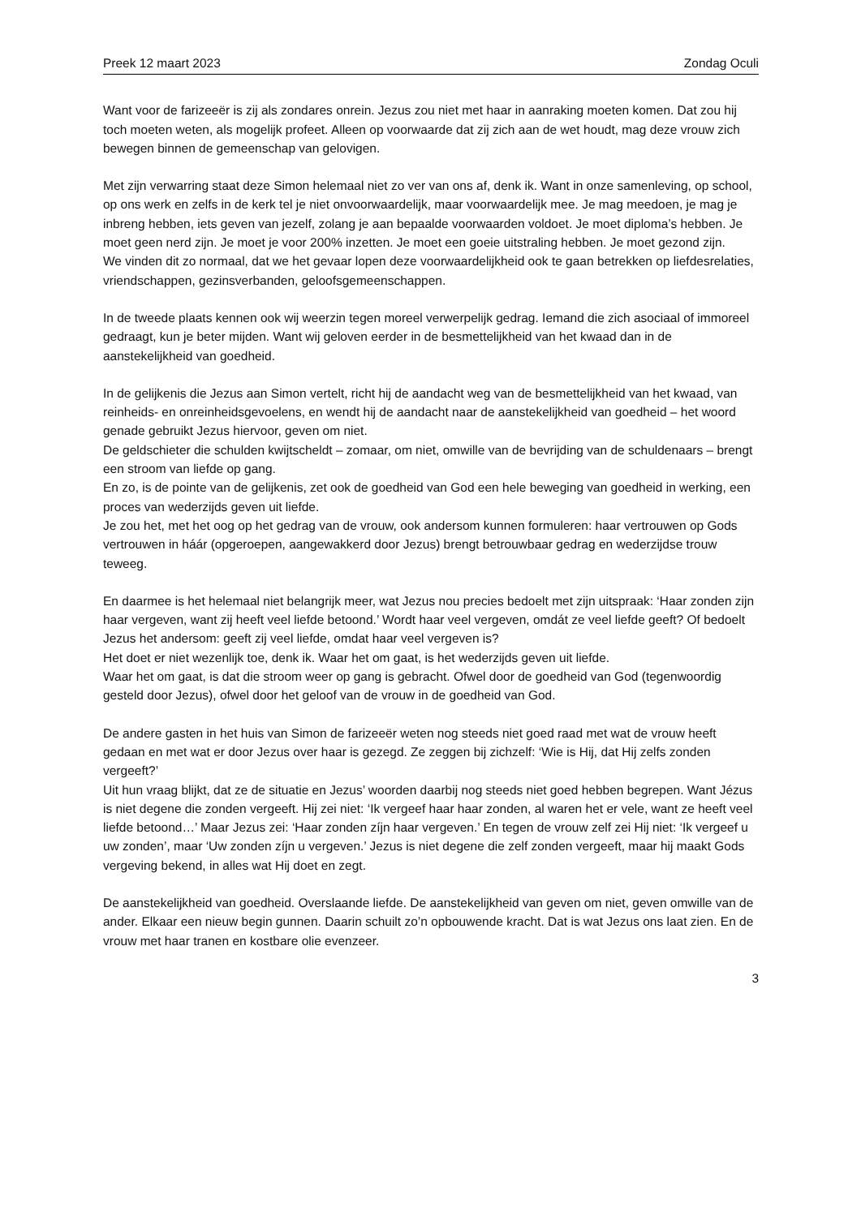Preek 12 maart 2023 Zondag Oculi
Want voor de farizeeër is zij als zondares onrein. Jezus zou niet met haar in aanraking moeten komen. Dat zou hij toch moeten weten, als mogelijk profeet. Alleen op voorwaarde dat zij zich aan de wet houdt, mag deze vrouw zich bewegen binnen de gemeenschap van gelovigen.
Met zijn verwarring staat deze Simon helemaal niet zo ver van ons af, denk ik. Want in onze samenleving, op school, op ons werk en zelfs in de kerk tel je niet onvoorwaardelijk, maar voorwaardelijk mee. Je mag meedoen, je mag je inbreng hebben, iets geven van jezelf, zolang je aan bepaalde voorwaarden voldoet. Je moet diploma’s hebben. Je moet geen nerd zijn. Je moet je voor 200% inzetten. Je moet een goeie uitstraling hebben. Je moet gezond zijn.
We vinden dit zo normaal, dat we het gevaar lopen deze voorwaardelijkheid ook te gaan betrekken op liefdesrelaties, vriendschappen, gezinsverbanden, geloofsgemeenschappen.
In de tweede plaats kennen ook wij weerzin tegen moreel verwerpelijk gedrag. Iemand die zich asociaal of immoreel gedraagt, kun je beter mijden. Want wij geloven eerder in de besmettelijkheid van het kwaad dan in de aanstekelijkheid van goedheid.
In de gelijkenis die Jezus aan Simon vertelt, richt hij de aandacht weg van de besmettelijkheid van het kwaad, van reinheids- en onreinheidsgevoelens, en wendt hij de aandacht naar de aanstekelijkheid van goedheid – het woord genade gebruikt Jezus hiervoor, geven om niet.
De geldschieter die schulden kwijtscheldt – zomaar, om niet, omwille van de bevrijding van de schuldenaars – brengt een stroom van liefde op gang.
En zo, is de pointe van de gelijkenis, zet ook de goedheid van God een hele beweging van goedheid in werking, een proces van wederzijds geven uit liefde.
Je zou het, met het oog op het gedrag van de vrouw, ook andersom kunnen formuleren: haar vertrouwen op Gods vertrouwen in háár (opgeroepen, aangewakkerd door Jezus) brengt betrouwbaar gedrag en wederzijdse trouw teweeg.
En daarmee is het helemaal niet belangrijk meer, wat Jezus nou precies bedoelt met zijn uitspraak: ‘Haar zonden zijn haar vergeven, want zij heeft veel liefde betoond.’ Wordt haar veel vergeven, omdát ze veel liefde geeft? Of bedoelt Jezus het andersom: geeft zij veel liefde, omdat haar veel vergeven is?
Het doet er niet wezenlijk toe, denk ik. Waar het om gaat, is het wederzijds geven uit liefde.
Waar het om gaat, is dat die stroom weer op gang is gebracht. Ofwel door de goedheid van God (tegenwoordig gesteld door Jezus), ofwel door het geloof van de vrouw in de goedheid van God.
De andere gasten in het huis van Simon de farizeeër weten nog steeds niet goed raad met wat de vrouw heeft gedaan en met wat er door Jezus over haar is gezegd. Ze zeggen bij zichzelf: ‘Wie is Hij, dat Hij zelfs zonden vergeeft?’
Uit hun vraag blijkt, dat ze de situatie en Jezus’ woorden daarbij nog steeds niet goed hebben begrepen. Want Jézus is niet degene die zonden vergeeft. Hij zei niet: ‘Ik vergeef haar haar zonden, al waren het er vele, want ze heeft veel liefde betoond…’ Maar Jezus zei: ‘Haar zonden zíjn haar vergeven.’ En tegen de vrouw zelf zei Hij niet: ‘Ik vergeef u uw zonden’, maar ‘Uw zonden zíjn u vergeven.’ Jezus is niet degene die zelf zonden vergeeft, maar hij maakt Gods vergeving bekend, in alles wat Hij doet en zegt.
De aanstekelijkheid van goedheid. Overslaande liefde. De aanstekelijkheid van geven om niet, geven omwille van de ander. Elkaar een nieuw begin gunnen. Daarin schuilt zo’n opbouwende kracht. Dat is wat Jezus ons laat zien. En de vrouw met haar tranen en kostbare olie evenzeer.
3